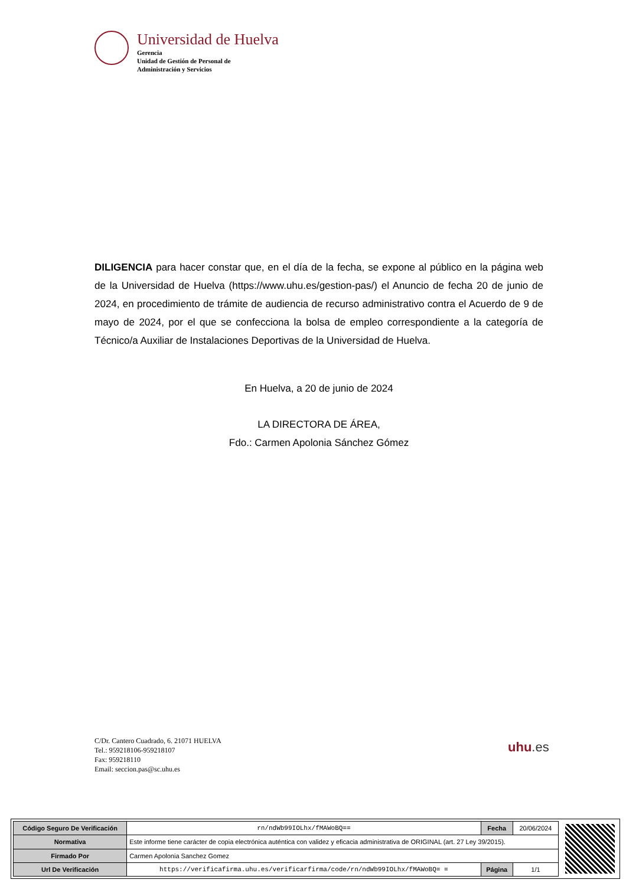Universidad de Huelva
Gerencia
Unidad de Gestión de Personal de
Administración y Servicios
DILIGENCIA para hacer constar que, en el día de la fecha, se expone al público en la página web de la Universidad de Huelva (https://www.uhu.es/gestion-pas/) el Anuncio de fecha 20 de junio de 2024, en procedimiento de trámite de audiencia de recurso administrativo contra el Acuerdo de 9 de mayo de 2024, por el que se confecciona la bolsa de empleo correspondiente a la categoría de Técnico/a Auxiliar de Instalaciones Deportivas de la Universidad de Huelva.
En Huelva, a 20 de junio de 2024
LA DIRECTORA DE ÁREA,
Fdo.: Carmen Apolonia Sánchez Gómez
C/Dr. Cantero Cuadrado, 6. 21071 HUELVA
Tel.: 959218106-959218107
Fax: 959218110
Email: seccion.pas@sc.uhu.es
uhu.es
| Código Seguro De Verificación | rn/ndWb99IOLhx/fMAWoBQ== | Fecha | 20/06/2024 |
| Normativa | Este informe tiene carácter de copia electrónica auténtica con validez y eficacia administrativa de ORIGINAL (art. 27 Ley 39/2015). | | |
| Firmado Por | Carmen Apolonia Sanchez Gomez | | |
| Url De Verificación | https://verificafirma.uhu.es/verificarfirma/code/rn/ndWb99IOLhx/fMAWoBQ= = | Página | 1/1 |